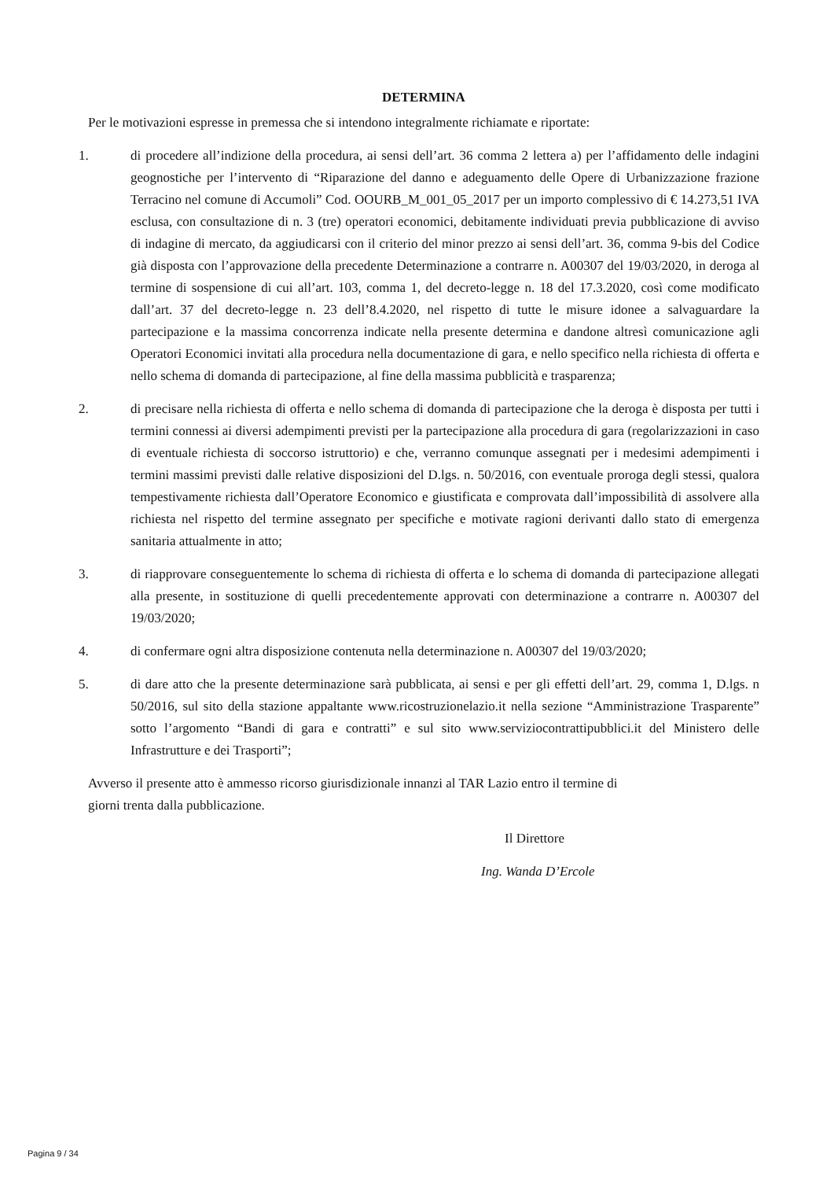DETERMINA
Per le motivazioni espresse in premessa che si intendono integralmente richiamate e riportate:
1. di procedere all’indizione della procedura, ai sensi dell’art. 36 comma 2 lettera a) per l’affidamento delle indagini geognostiche per l’intervento di “Riparazione del danno e adeguamento delle Opere di Urbanizzazione frazione Terracino nel comune di Accumoli” Cod. OOURB_M_001_05_2017 per un importo complessivo di € 14.273,51 IVA esclusa, con consultazione di n. 3 (tre) operatori economici, debitamente individuati previa pubblicazione di avviso di indagine di mercato, da aggiudicarsi con il criterio del minor prezzo ai sensi dell’art. 36, comma 9-bis del Codice già disposta con l’approvazione della precedente Determinazione a contrarre n. A00307 del 19/03/2020, in deroga al termine di sospensione di cui all’art. 103, comma 1, del decreto-legge n. 18 del 17.3.2020, così come modificato dall’art. 37 del decreto-legge n. 23 dell’8.4.2020, nel rispetto di tutte le misure idonee a salvaguardare la partecipazione e la massima concorrenza indicate nella presente determina e dandone altresì comunicazione agli Operatori Economici invitati alla procedura nella documentazione di gara, e nello specifico nella richiesta di offerta e nello schema di domanda di partecipazione, al fine della massima pubblicità e trasparenza;
2. di precisare nella richiesta di offerta e nello schema di domanda di partecipazione che la deroga è disposta per tutti i termini connessi ai diversi adempimenti previsti per la partecipazione alla procedura di gara (regolarizzazioni in caso di eventuale richiesta di soccorso istruttorio) e che, verranno comunque assegnati per i medesimi adempimenti i termini massimi previsti dalle relative disposizioni del D.lgs. n. 50/2016, con eventuale proroga degli stessi, qualora tempestivamente richiesta dall’Operatore Economico e giustificata e comprovata dall’impossibilità di assolvere alla richiesta nel rispetto del termine assegnato per specifiche e motivate ragioni derivanti dallo stato di emergenza sanitaria attualmente in atto;
3. di riapprovare conseguentemente lo schema di richiesta di offerta e lo schema di domanda di partecipazione allegati alla presente, in sostituzione di quelli precedentemente approvati con determinazione a contrarre n. A00307 del 19/03/2020;
4. di confermare ogni altra disposizione contenuta nella determinazione n. A00307 del 19/03/2020;
5. di dare atto che la presente determinazione sarà pubblicata, ai sensi e per gli effetti dell’art. 29, comma 1, D.lgs. n 50/2016, sul sito della stazione appaltante www.ricostruzionelazio.it nella sezione “Amministrazione Trasparente” sotto l’argomento “Bandi di gara e contratti” e sul sito www.serviziocontrattipubblici.it del Ministero delle Infrastrutture e dei Trasporti”;
Avverso il presente atto è ammesso ricorso giurisdizionale innanzi al TAR Lazio entro il termine di
giorni trenta dalla pubblicazione.
Il Direttore
Ing. Wanda D’Ercole
Pagina 9 / 34